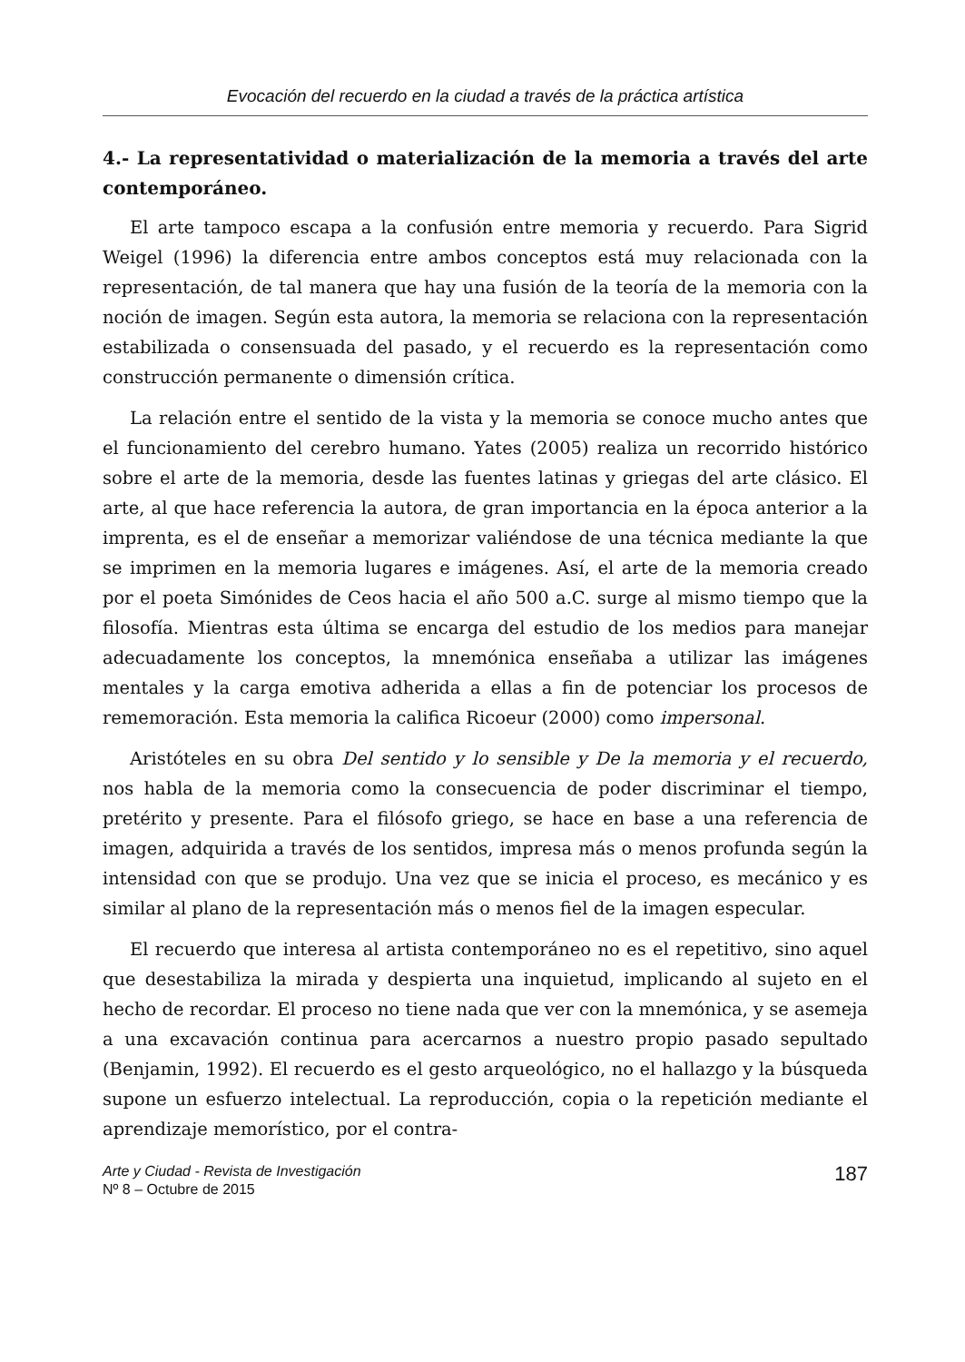Evocación del recuerdo en la ciudad a través de la práctica artística
4.- La representatividad o materialización de la memoria a través del arte contemporáneo.
El arte tampoco escapa a la confusión entre memoria y recuerdo. Para Sigrid Weigel (1996) la diferencia entre ambos conceptos está muy relacionada con la representación, de tal manera que hay una fusión de la teoría de la memoria con la noción de imagen. Según esta autora, la memoria se relaciona con la representación estabilizada o consensuada del pasado, y el recuerdo es la representación como construcción permanente o dimensión crítica.
La relación entre el sentido de la vista y la memoria se conoce mucho antes que el funcionamiento del cerebro humano. Yates (2005) realiza un recorrido histórico sobre el arte de la memoria, desde las fuentes latinas y griegas del arte clásico. El arte, al que hace referencia la autora, de gran importancia en la época anterior a la imprenta, es el de enseñar a memorizar valiéndose de una técnica mediante la que se imprimen en la memoria lugares e imágenes. Así, el arte de la memoria creado por el poeta Simónides de Ceos hacia el año 500 a.C. surge al mismo tiempo que la filosofía. Mientras esta última se encarga del estudio de los medios para manejar adecuadamente los conceptos, la mnemónica enseñaba a utilizar las imágenes mentales y la carga emotiva adherida a ellas a fin de potenciar los procesos de rememoración. Esta memoria la califica Ricoeur (2000) como impersonal.
Aristóteles en su obra Del sentido y lo sensible y De la memoria y el recuerdo, nos habla de la memoria como la consecuencia de poder discriminar el tiempo, pretérito y presente. Para el filósofo griego, se hace en base a una referencia de imagen, adquirida a través de los sentidos, impresa más o menos profunda según la intensidad con que se produjo. Una vez que se inicia el proceso, es mecánico y es similar al plano de la representación más o menos fiel de la imagen especular.
El recuerdo que interesa al artista contemporáneo no es el repetitivo, sino aquel que desestabiliza la mirada y despierta una inquietud, implicando al sujeto en el hecho de recordar. El proceso no tiene nada que ver con la mnemónica, y se asemeja a una excavación continua para acercarnos a nuestro propio pasado sepultado (Benjamin, 1992). El recuerdo es el gesto arqueológico, no el hallazgo y la búsqueda supone un esfuerzo intelectual. La reproducción, copia o la repetición mediante el aprendizaje memorístico, por el contra-
Arte y Ciudad - Revista de Investigación
Nº 8 – Octubre de 2015
187